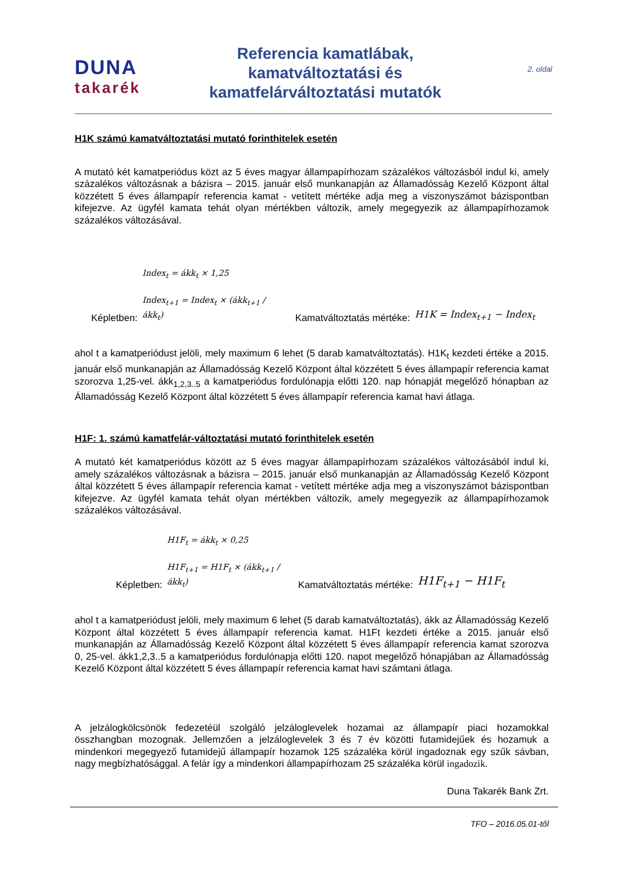DUNA
takarék
Referencia kamatlábak,
kamatváltoztatási és
kamatfelárváltoztatási mutatók
2. oldal
H1K számú kamatváltoztatási mutató forinthitelek esetén
A mutató két kamatperiódus közt az 5 éves magyar állampapírhozam százalékos változásból indul ki, amely százalékos változásnak a bázisra – 2015. január első munkanapján az Államadósság Kezelő Központ által közzétett 5 éves állampapír referencia kamat - vetített mértéke adja meg a viszonyszámot bázispontban kifejezve. Az ügyfél kamata tehát olyan mértékben változik, amely megegyezik az állampapírhozamok százalékos változásával.
Képletben: Index<sub>t</sub> = ákk<sub>t</sub> × 1,25
Index<sub>t+1</sub> = Index<sub>t</sub> × (ákk<sub>t+1</sub> / ákk<sub>t</sub>) Kamatváltoztatás mértéke: H1K = Index<sub>t+1</sub> − Index<sub>t</sub>
ahol t a kamatperiódust jelöli, mely maximum 6 lehet (5 darab kamatváltoztatás). H1K<sub>t</sub> kezdeti értéke a 2015. január első munkanapján az Államadósság Kezelő Központ által közzétett 5 éves állampapír referencia kamat szorozva 1,25-vel. ákk<sub>1,2,3..5</sub> a kamatperiódus fordulónapja előtti 120. nap hónapját megelőző hónapban az Államadósság Kezelő Központ által közzétett 5 éves állampapír referencia kamat havi átlaga.
H1F: 1. számú kamatfelár-változtatási mutató forinthitelek esetén
A mutató két kamatperiódus között az 5 éves magyar állampapírhozam százalékos változásából indul ki, amely százalékos változásnak a bázisra – 2015. január első munkanapján az Államadósság Kezelő Központ által közzétett 5 éves állampapír referencia kamat - vetített mértéke adja meg a viszonyszámot bázispontban kifejezve. Az ügyfél kamata tehát olyan mértékben változik, amely megegyezik az állampapírhozamok százalékos változásával.
Képletben: H1F<sub>t</sub> = ákk<sub>t</sub> × 0,25
H1F<sub>t+1</sub> = H1F<sub>t</sub> × (ákk<sub>t+1</sub> / ákk<sub>t</sub>) Kamatváltoztatás mértéke: H1F<sub>t+1</sub> − H1F<sub>t</sub>
ahol t a kamatperiódust jelöli, mely maximum 6 lehet (5 darab kamatváltoztatás), ákk az Államadósság Kezelő Központ által közzétett 5 éves állampapír referencia kamat. H1Ft kezdeti értéke a 2015. január első munkanapján az Államadósság Kezelő Központ által közzétett 5 éves állampapír referencia kamat szorozva 0, 25-vel. ákk1,2,3..5 a kamatperiódus fordulónapja előtti 120. napot megelőző hónapjában az Államadósság Kezelő Központ által közzétett 5 éves állampapír referencia kamat havi számtani átlaga.
A jelzálogkölcsönök fedezetéül szolgáló jelzáloglevelek hozamai az állampapír piaci hozamokkal összhangban mozognak. Jellemzően a jelzáloglevelek 3 és 7 év közötti futamidejűek és hozamuk a mindenkori megegyező futamidejű állampapír hozamok 125 százaléka körül ingadoznak egy szűk sávban, nagy megbízhatósággal. A felár így a mindenkori állampapírhozam 25 százaléka körül ingadozik.
Duna Takarék Bank Zrt.
TFO – 2016.05.01-től